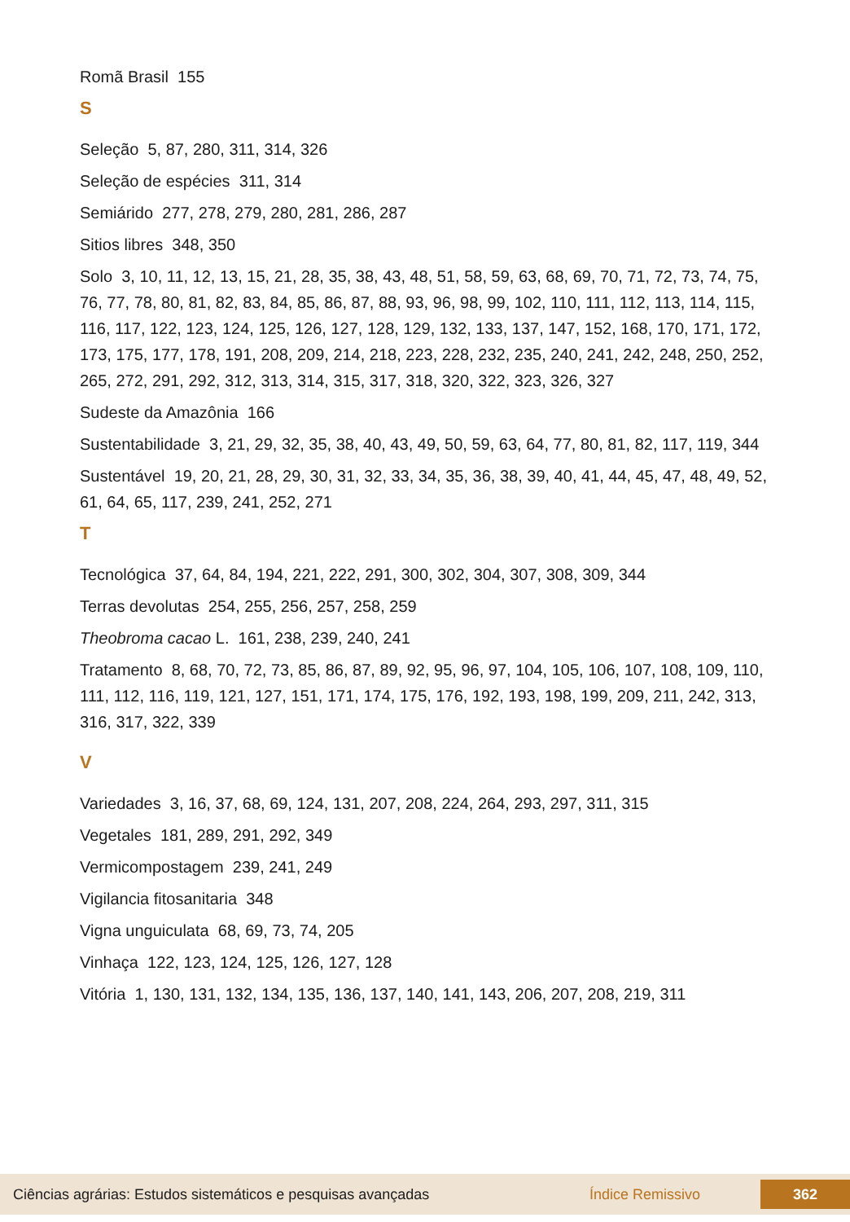Romã Brasil 155
S
Seleção 5, 87, 280, 311, 314, 326
Seleção de espécies 311, 314
Semiárido 277, 278, 279, 280, 281, 286, 287
Sitios libres 348, 350
Solo 3, 10, 11, 12, 13, 15, 21, 28, 35, 38, 43, 48, 51, 58, 59, 63, 68, 69, 70, 71, 72, 73, 74, 75, 76, 77, 78, 80, 81, 82, 83, 84, 85, 86, 87, 88, 93, 96, 98, 99, 102, 110, 111, 112, 113, 114, 115, 116, 117, 122, 123, 124, 125, 126, 127, 128, 129, 132, 133, 137, 147, 152, 168, 170, 171, 172, 173, 175, 177, 178, 191, 208, 209, 214, 218, 223, 228, 232, 235, 240, 241, 242, 248, 250, 252, 265, 272, 291, 292, 312, 313, 314, 315, 317, 318, 320, 322, 323, 326, 327
Sudeste da Amazônia 166
Sustentabilidade 3, 21, 29, 32, 35, 38, 40, 43, 49, 50, 59, 63, 64, 77, 80, 81, 82, 117, 119, 344
Sustentável 19, 20, 21, 28, 29, 30, 31, 32, 33, 34, 35, 36, 38, 39, 40, 41, 44, 45, 47, 48, 49, 52, 61, 64, 65, 117, 239, 241, 252, 271
T
Tecnológica 37, 64, 84, 194, 221, 222, 291, 300, 302, 304, 307, 308, 309, 344
Terras devolutas 254, 255, 256, 257, 258, 259
Theobroma cacao L. 161, 238, 239, 240, 241
Tratamento 8, 68, 70, 72, 73, 85, 86, 87, 89, 92, 95, 96, 97, 104, 105, 106, 107, 108, 109, 110, 111, 112, 116, 119, 121, 127, 151, 171, 174, 175, 176, 192, 193, 198, 199, 209, 211, 242, 313, 316, 317, 322, 339
V
Variedades 3, 16, 37, 68, 69, 124, 131, 207, 208, 224, 264, 293, 297, 311, 315
Vegetales 181, 289, 291, 292, 349
Vermicompostagem 239, 241, 249
Vigilancia fitosanitaria 348
Vigna unguiculata 68, 69, 73, 74, 205
Vinhaça 122, 123, 124, 125, 126, 127, 128
Vitória 1, 130, 131, 132, 134, 135, 136, 137, 140, 141, 143, 206, 207, 208, 219, 311
Ciências agrárias: Estudos sistemáticos e pesquisas avançadas Índice Remissivo 362